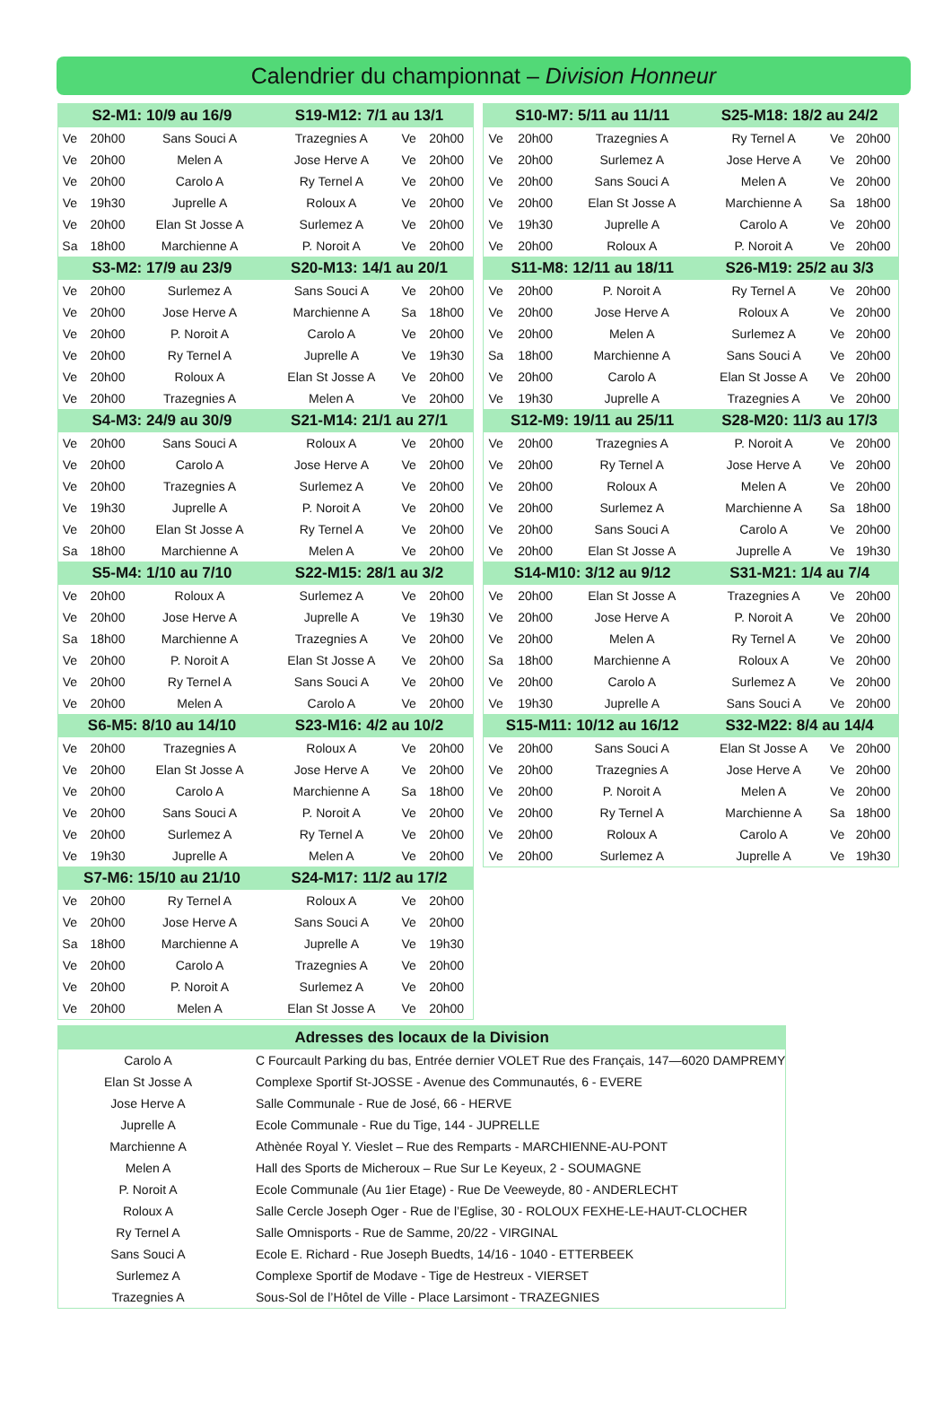Calendrier du championnat – Division Honneur
| S2-M1: 10/9 au 16/9 | | | S19-M12: 7/1 au 13/1 | | |
| --- | --- | --- | --- | --- | --- |
| Ve | 20h00 | Sans Souci A | Trazegnies A | Ve | 20h00 |
| Ve | 20h00 | Melen A | Jose Herve A | Ve | 20h00 |
| Ve | 20h00 | Carolo A | Ry Ternel A | Ve | 20h00 |
| Ve | 19h30 | Juprelle A | Roloux A | Ve | 20h00 |
| Ve | 20h00 | Elan St Josse A | Surlemez A | Ve | 20h00 |
| Sa | 18h00 | Marchienne A | P. Noroit A | Ve | 20h00 |
| S3-M2: 17/9 au 23/9 | | | S20-M13: 14/1 au 20/1 | | |
| Ve | 20h00 | Surlemez A | Sans Souci A | Ve | 20h00 |
| Ve | 20h00 | Jose Herve A | Marchienne A | Sa | 18h00 |
| Ve | 20h00 | P. Noroit A | Carolo A | Ve | 20h00 |
| Ve | 20h00 | Ry Ternel A | Juprelle A | Ve | 19h30 |
| Ve | 20h00 | Roloux A | Elan St Josse A | Ve | 20h00 |
| Ve | 20h00 | Trazegnies A | Melen A | Ve | 20h00 |
| S4-M3: 24/9 au 30/9 | | | S21-M14: 21/1 au 27/1 | | |
| Ve | 20h00 | Sans Souci A | Roloux A | Ve | 20h00 |
| Ve | 20h00 | Carolo A | Jose Herve A | Ve | 20h00 |
| Ve | 20h00 | Trazegnies A | Surlemez A | Ve | 20h00 |
| Ve | 19h30 | Juprelle A | P. Noroit A | Ve | 20h00 |
| Ve | 20h00 | Elan St Josse A | Ry Ternel A | Ve | 20h00 |
| Sa | 18h00 | Marchienne A | Melen A | Ve | 20h00 |
| S5-M4: 1/10 au 7/10 | | | S22-M15: 28/1 au 3/2 | | |
| Ve | 20h00 | Roloux A | Surlemez A | Ve | 20h00 |
| Ve | 20h00 | Jose Herve A | Juprelle A | Ve | 19h30 |
| Sa | 18h00 | Marchienne A | Trazegnies A | Ve | 20h00 |
| Ve | 20h00 | P. Noroit A | Elan St Josse A | Ve | 20h00 |
| Ve | 20h00 | Ry Ternel A | Sans Souci A | Ve | 20h00 |
| Ve | 20h00 | Melen A | Carolo A | Ve | 20h00 |
| S6-M5: 8/10 au 14/10 | | | S23-M16: 4/2 au 10/2 | | |
| Ve | 20h00 | Trazegnies A | Roloux A | Ve | 20h00 |
| Ve | 20h00 | Elan St Josse A | Jose Herve A | Ve | 20h00 |
| Ve | 20h00 | Carolo A | Marchienne A | Sa | 18h00 |
| Ve | 20h00 | Sans Souci A | P. Noroit A | Ve | 20h00 |
| Ve | 20h00 | Surlemez A | Ry Ternel A | Ve | 20h00 |
| Ve | 19h30 | Juprelle A | Melen A | Ve | 20h00 |
| S7-M6: 15/10 au 21/10 | | | S24-M17: 11/2 au 17/2 | | |
| Ve | 20h00 | Ry Ternel A | Roloux A | Ve | 20h00 |
| Ve | 20h00 | Jose Herve A | Sans Souci A | Ve | 20h00 |
| Sa | 18h00 | Marchienne A | Juprelle A | Ve | 19h30 |
| Ve | 20h00 | Carolo A | Trazegnies A | Ve | 20h00 |
| Ve | 20h00 | P. Noroit A | Surlemez A | Ve | 20h00 |
| Ve | 20h00 | Melen A | Elan St Josse A | Ve | 20h00 |
| S10-M7: 5/11 au 11/11 | | | S25-M18: 18/2 au 24/2 | | |
| --- | --- | --- | --- | --- | --- |
| Ve | 20h00 | Trazegnies A | Ry Ternel A | Ve | 20h00 |
| Ve | 20h00 | Surlemez A | Jose Herve A | Ve | 20h00 |
| Ve | 20h00 | Sans Souci A | Melen A | Ve | 20h00 |
| Ve | 20h00 | Elan St Josse A | Marchienne A | Sa | 18h00 |
| Ve | 19h30 | Juprelle A | Carolo A | Ve | 20h00 |
| Ve | 20h00 | Roloux A | P. Noroit A | Ve | 20h00 |
| S11-M8: 12/11 au 18/11 | | | S26-M19: 25/2 au 3/3 | | |
| Ve | 20h00 | P. Noroit A | Ry Ternel A | Ve | 20h00 |
| Ve | 20h00 | Jose Herve A | Roloux A | Ve | 20h00 |
| Ve | 20h00 | Melen A | Surlemez A | Ve | 20h00 |
| Sa | 18h00 | Marchienne A | Sans Souci A | Ve | 20h00 |
| Ve | 20h00 | Carolo A | Elan St Josse A | Ve | 20h00 |
| Ve | 19h30 | Juprelle A | Trazegnies A | Ve | 20h00 |
| S12-M9: 19/11 au 25/11 | | | S28-M20: 11/3 au 17/3 | | |
| Ve | 20h00 | Trazegnies A | P. Noroit A | Ve | 20h00 |
| Ve | 20h00 | Ry Ternel A | Jose Herve A | Ve | 20h00 |
| Ve | 20h00 | Roloux A | Melen A | Ve | 20h00 |
| Ve | 20h00 | Surlemez A | Marchienne A | Sa | 18h00 |
| Ve | 20h00 | Sans Souci A | Carolo A | Ve | 20h00 |
| Ve | 20h00 | Elan St Josse A | Juprelle A | Ve | 19h30 |
| S14-M10: 3/12 au 9/12 | | | S31-M21: 1/4 au 7/4 | | |
| Ve | 20h00 | Elan St Josse A | Trazegnies A | Ve | 20h00 |
| Ve | 20h00 | Jose Herve A | P. Noroit A | Ve | 20h00 |
| Ve | 20h00 | Melen A | Ry Ternel A | Ve | 20h00 |
| Sa | 18h00 | Marchienne A | Roloux A | Ve | 20h00 |
| Ve | 20h00 | Carolo A | Surlemez A | Ve | 20h00 |
| Ve | 19h30 | Juprelle A | Sans Souci A | Ve | 20h00 |
| S15-M11: 10/12 au 16/12 | | | S32-M22: 8/4 au 14/4 | | |
| Ve | 20h00 | Sans Souci A | Elan St Josse A | Ve | 20h00 |
| Ve | 20h00 | Trazegnies A | Jose Herve A | Ve | 20h00 |
| Ve | 20h00 | P. Noroit A | Melen A | Ve | 20h00 |
| Ve | 20h00 | Ry Ternel A | Marchienne A | Sa | 18h00 |
| Ve | 20h00 | Roloux A | Carolo A | Ve | 20h00 |
| Ve | 20h00 | Surlemez A | Juprelle A | Ve | 19h30 |
| Adresses des locaux de la Division | |
| --- | --- |
| Carolo A | C Fourcault Parking du bas, Entrée dernier VOLET Rue des Français, 147—6020 DAMPREMY |
| Elan St Josse A | Complexe Sportif St-JOSSE - Avenue des Communautés, 6 - EVERE |
| Jose Herve A | Salle Communale - Rue de José, 66 - HERVE |
| Juprelle A | Ecole Communale - Rue du Tige, 144 - JUPRELLE |
| Marchienne A | Athènée Royal Y. Vieslet – Rue des Remparts - MARCHIENNE-AU-PONT |
| Melen A | Hall des Sports de Micheroux – Rue Sur Le Keyeux, 2 - SOUMAGNE |
| P. Noroit A | Ecole Communale (Au 1ier Etage) - Rue De Veeweyde, 80 - ANDERLECHT |
| Roloux A | Salle Cercle Joseph Oger - Rue de l’Eglise, 30 - ROLOUX FEXHE-LE-HAUT-CLOCHER |
| Ry Ternel A | Salle Omnisports - Rue de Samme, 20/22 - VIRGINAL |
| Sans Souci A | Ecole E. Richard - Rue Joseph Buedts, 14/16 - 1040 - ETTERBEEK |
| Surlemez A | Complexe Sportif de Modave - Tige de Hestreux - VIERSET |
| Trazegnies A | Sous-Sol de l’Hôtel de Ville - Place Larsimont - TRAZEGNIES |